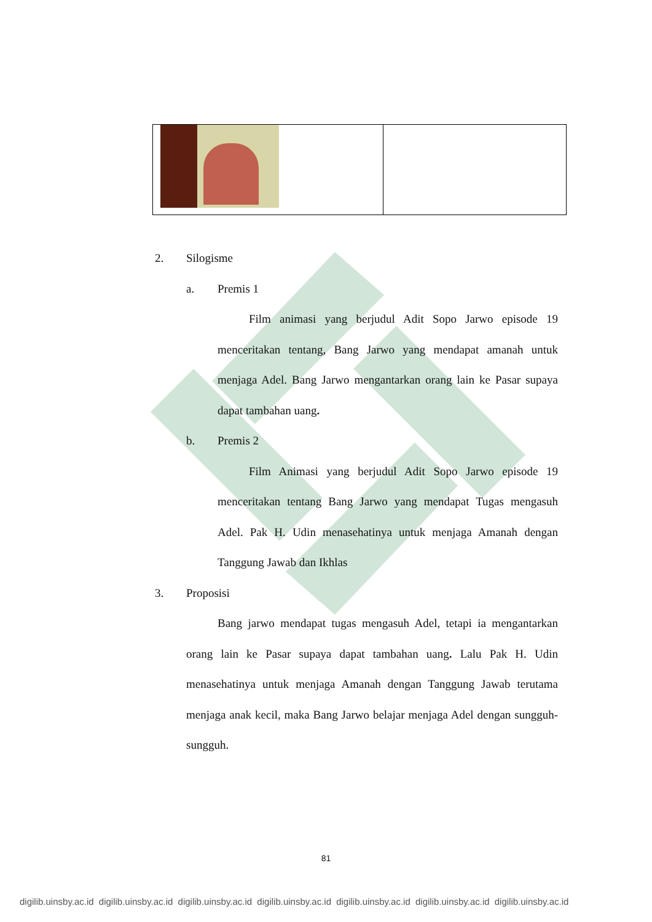2. Silogisme
a. Premis 1
Film animasi yang berjudul Adit Sopo Jarwo episode 19 menceritakan tentang, Bang Jarwo yang mendapat amanah untuk menjaga Adel. Bang Jarwo mengantarkan orang lain ke Pasar supaya dapat tambahan uang.
b. Premis 2
Film Animasi yang berjudul Adit Sopo Jarwo episode 19 menceritakan tentang Bang Jarwo yang mendapat Tugas mengasuh Adel. Pak H. Udin menasehatinya untuk menjaga Amanah dengan Tanggung Jawab dan Ikhlas
3. Proposisi
Bang jarwo mendapat tugas mengasuh Adel, tetapi ia mengantarkan orang lain ke Pasar supaya dapat tambahan uang. Lalu Pak H. Udin menasehatinya untuk menjaga Amanah dengan Tanggung Jawab terutama menjaga anak kecil, maka Bang Jarwo belajar menjaga Adel dengan sungguh-sungguh.
81
digilib.uinsby.ac.id digilib.uinsby.ac.id digilib.uinsby.ac.id digilib.uinsby.ac.id digilib.uinsby.ac.id digilib.uinsby.ac.id digilib.uinsby.ac.id